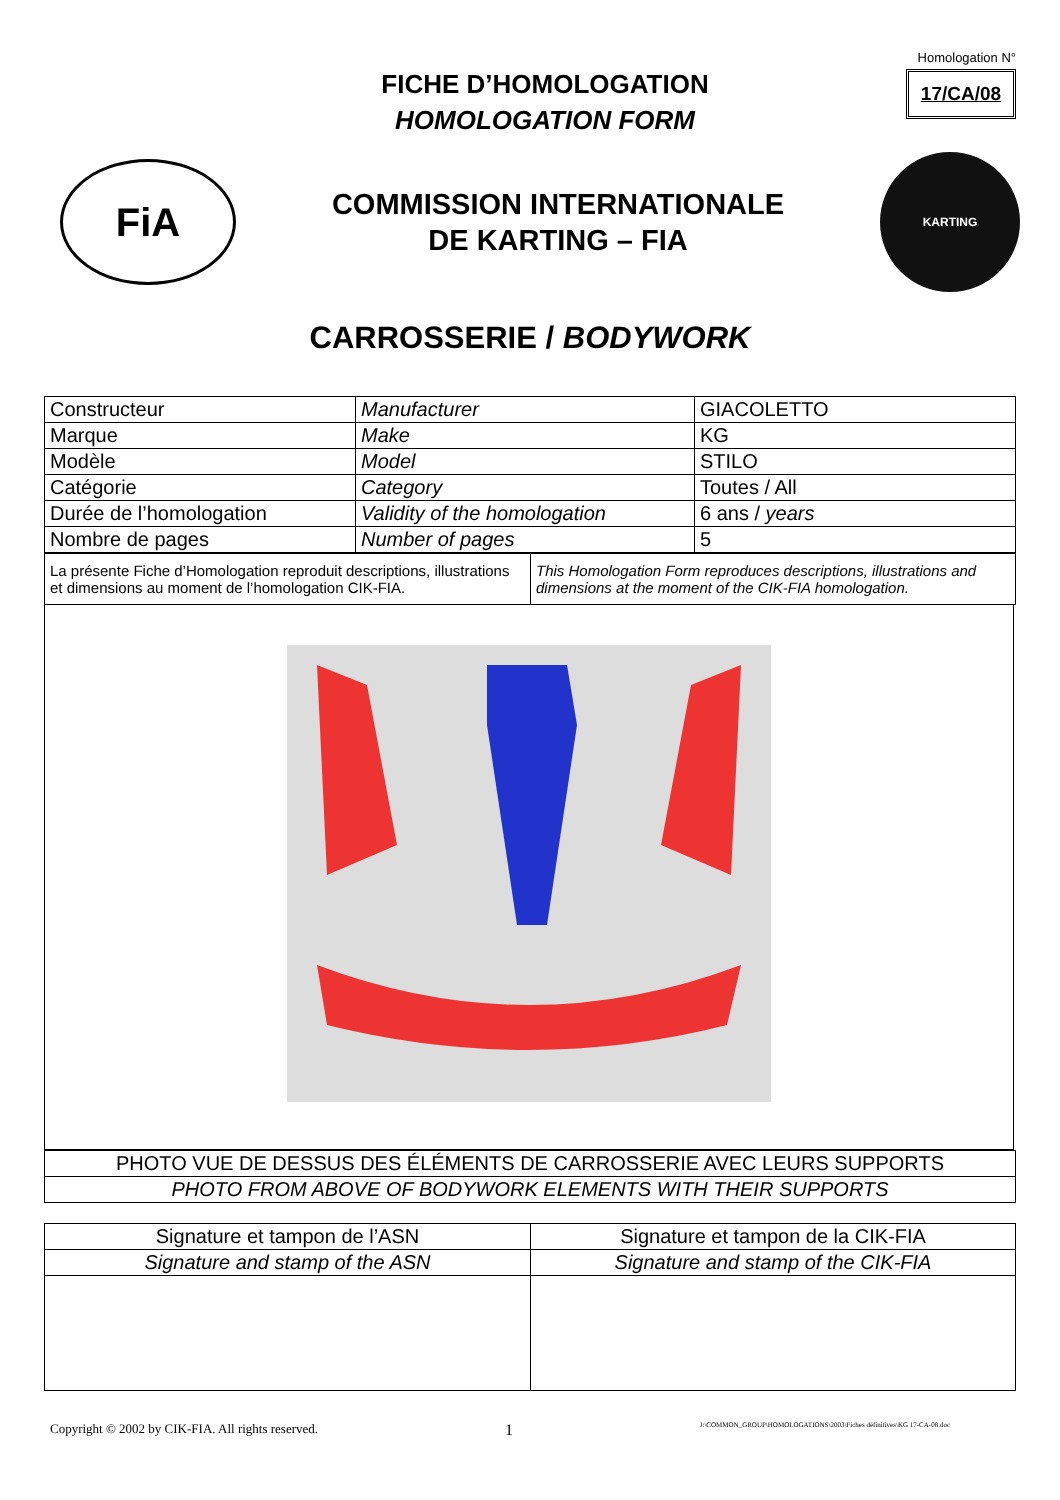FICHE D’HOMOLOGATION
HOMOLOGATION FORM
Homologation N°
17/CA/08
FiA
COMMISSION INTERNATIONALE
DE KARTING – FIA
KARTING
CARROSSERIE / BODYWORK
| Constructeur | Manufacturer | GIACOLETTO |
| Marque | Make | KG |
| Modèle | Model | STILO |
| Catégorie | Category | Toutes / All |
| Durée de l’homologation | Validity of the homologation | 6 ans / years |
| Nombre de pages | Number of pages | 5 |
| La présente Fiche d’Homologation reproduit descriptions, illustrations et dimensions au moment de l’homologation CIK-FIA. | This Homologation Form reproduces descriptions, illustrations and dimensions at the moment of the CIK-FIA homologation. |
| PHOTO VUE DE DESSUS DES ÉLÉMENTS DE CARROSSERIE AVEC LEURS SUPPORTS |
| PHOTO FROM ABOVE OF BODYWORK ELEMENTS WITH THEIR SUPPORTS |
| Signature et tampon de l’ASN | Signature et tampon de la CIK-FIA |
| Signature and stamp of the ASN | Signature and stamp of the CIK-FIA |
Copyright © 2002 by CIK-FIA. All rights reserved. 1 J:\COMMON_GROUP\HOMOLOGATIONS\2003\Fiches définitives\KG 17-CA-08.doc